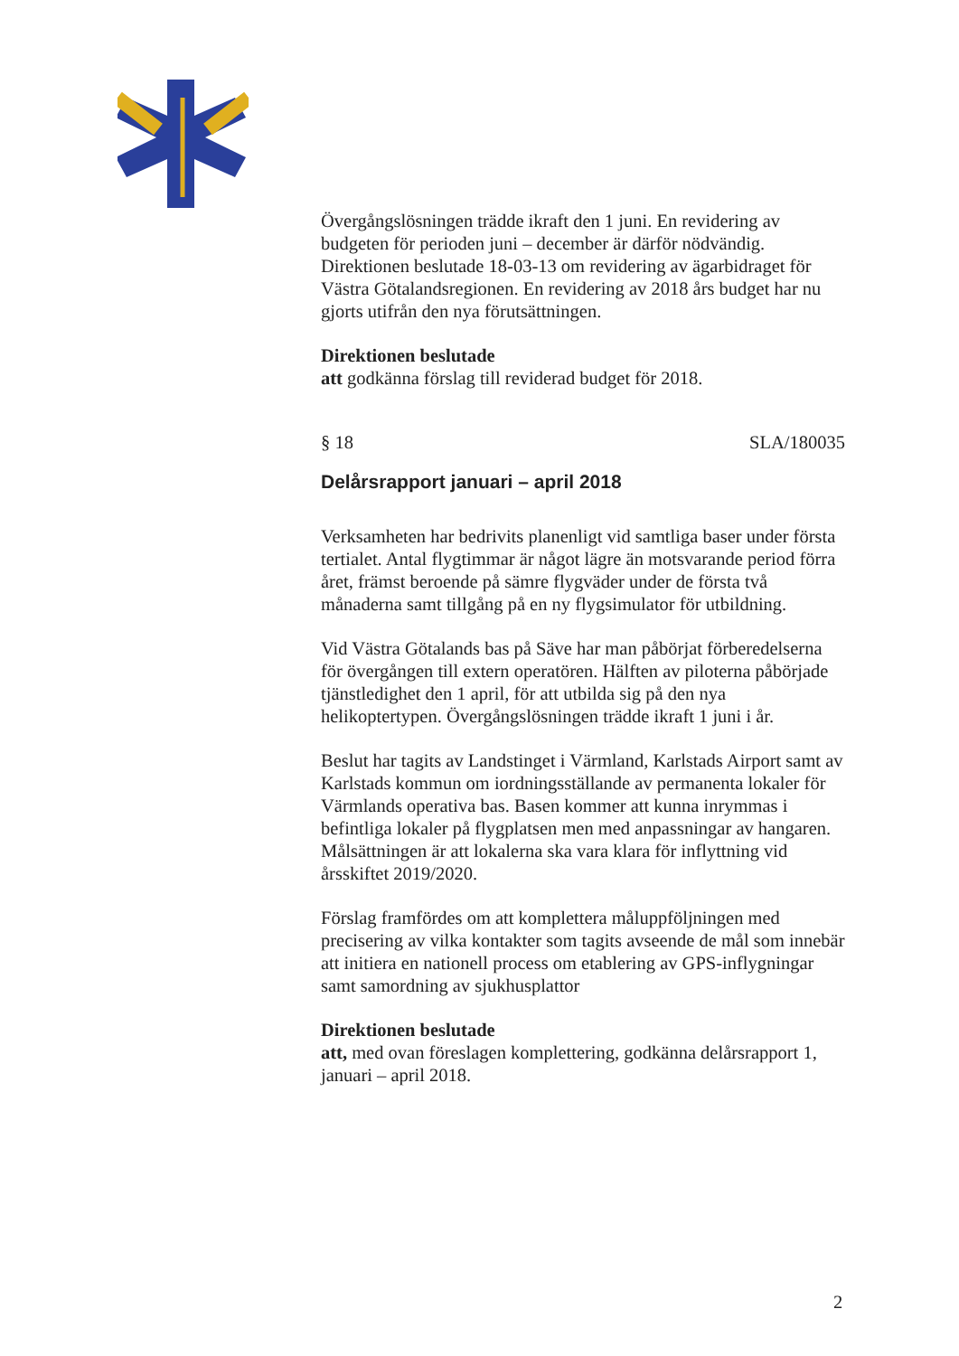Övergångslösningen trädde ikraft den 1 juni. En revidering av budgeten för perioden juni – december är därför nödvändig. Direktionen beslutade 18-03-13 om revidering av ägarbidraget för Västra Götalandsregionen. En revidering av 2018 års budget har nu gjorts utifrån den nya förutsättningen.
Direktionen beslutade
att godkänna förslag till reviderad budget för 2018.
§ 18 SLA/180035
Delårsrapport januari – april 2018
Verksamheten har bedrivits planenligt vid samtliga baser under första tertialet. Antal flygtimmar är något lägre än motsvarande period förra året, främst beroende på sämre flygväder under de första två månaderna samt tillgång på en ny flygsimulator för utbildning.
Vid Västra Götalands bas på Säve har man påbörjat förberedelserna för övergången till extern operatören. Hälften av piloterna påbörjade tjänstledighet den 1 april, för att utbilda sig på den nya helikoptertypen. Övergångslösningen trädde ikraft 1 juni i år.
Beslut har tagits av Landstinget i Värmland, Karlstads Airport samt av Karlstads kommun om iordningsställande av permanenta lokaler för Värmlands operativa bas. Basen kommer att kunna inrymmas i befintliga lokaler på flygplatsen men med anpassningar av hangaren. Målsättningen är att lokalerna ska vara klara för inflyttning vid årsskiftet 2019/2020.
Förslag framfördes om att komplettera måluppföljningen med precisering av vilka kontakter som tagits avseende de mål som innebär att initiera en nationell process om etablering av GPS-inflygningar samt samordning av sjukhusplattor
Direktionen beslutade
att, med ovan föreslagen komplettering, godkänna delårsrapport 1, januari – april 2018.
2